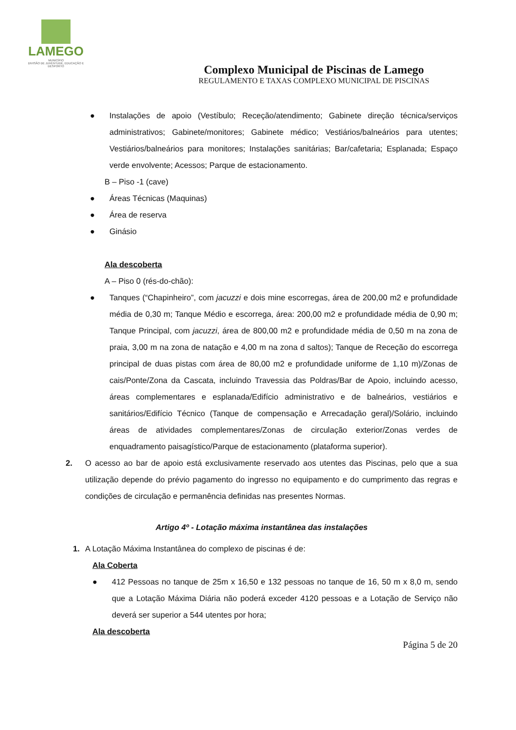LAMEGO
MUNICÍPIO
DIVISÃO DE JUVENTUDE, EDUCAÇÃO E DESPORTO
Complexo Municipal de Piscinas de Lamego
REGULAMENTO E TAXAS COMPLEXO MUNICIPAL DE PISCINAS
● Instalações de apoio (Vestíbulo; Receção/atendimento; Gabinete direção técnica/serviços administrativos; Gabinete/monitores; Gabinete médico; Vestiários/balneários para utentes; Vestiários/balneários para monitores; Instalações sanitárias; Bar/cafetaria; Esplanada; Espaço verde envolvente; Acessos; Parque de estacionamento.
B – Piso -1 (cave)
● Áreas Técnicas (Maquinas)
● Área de reserva
● Ginásio
Ala descoberta
A – Piso 0 (rés-do-chão):
● Tanques (“Chapinheiro”, com jacuzzi e dois mine escorregas, área de 200,00 m2 e profundidade média de 0,30 m; Tanque Médio e escorrega, área: 200,00 m2 e profundidade média de 0,90 m; Tanque Principal, com jacuzzi, área de 800,00 m2 e profundidade média de 0,50 m na zona de praia, 3,00 m na zona de natação e 4,00 m na zona d saltos); Tanque de Receção do escorrega principal de duas pistas com área de 80,00 m2 e profundidade uniforme de 1,10 m)/Zonas de cais/Ponte/Zona da Cascata, incluindo Travessia das Poldras/Bar de Apoio, incluindo acesso, áreas complementares e esplanada/Edifício administrativo e de balneários, vestiários e sanitários/Edifício Técnico (Tanque de compensação e Arrecadação geral)/Solário, incluindo áreas de atividades complementares/Zonas de circulação exterior/Zonas verdes de enquadramento paisagístico/Parque de estacionamento (plataforma superior).
2. O acesso ao bar de apoio está exclusivamente reservado aos utentes das Piscinas, pelo que a sua utilização depende do prévio pagamento do ingresso no equipamento e do cumprimento das regras e condições de circulação e permanência definidas nas presentes Normas.
Artigo 4º - Lotação máxima instantânea das instalações
1. A Lotação Máxima Instantânea do complexo de piscinas é de:
Ala Coberta
● 412 Pessoas no tanque de 25m x 16,50 e 132 pessoas no tanque de 16, 50 m x 8,0 m, sendo que a Lotação Máxima Diária não poderá exceder 4120 pessoas e a Lotação de Serviço não deverá ser superior a 544 utentes por hora;
Ala descoberta
Página 5 de 20